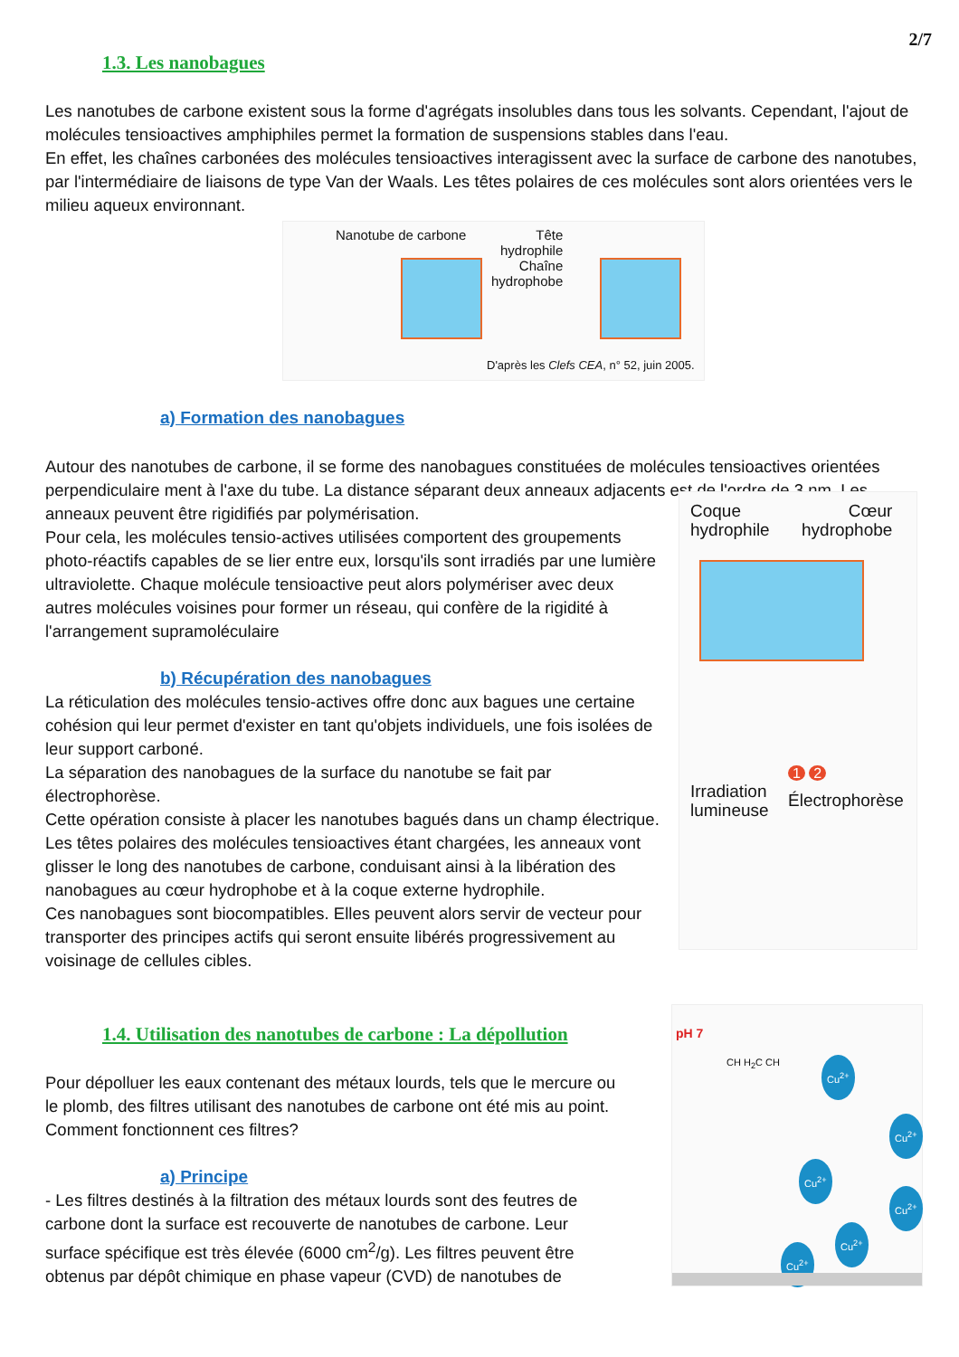2/7
1.3. Les nanobagues
Les nanotubes de carbone existent sous la forme d'agrégats insolubles dans tous les solvants. Cependant, l'ajout de molécules tensioactives amphiphiles permet la formation de suspensions stables dans l'eau.
En effet, les chaînes carbonées des molécules tensioactives interagissent avec la surface de carbone des nanotubes, par l'intermédiaire de liaisons de type Van der Waals. Les têtes polaires de ces molécules sont alors orientées vers le milieu aqueux environnant.
Nanotube de carbone
Tête
hydrophile
Chaîne
hydrophobe
D'après les Clefs CEA, n° 52, juin 2005.
a) Formation des nanobagues
Autour des nanotubes de carbone, il se forme des nanobagues constituées de molécules tensioactives orientées perpendiculaire ment à l'axe du tube. La distance séparant deux anneaux adjacents est de l'ordre de 3 nm. Les
anneaux peuvent être rigidifiés par polymérisation.
Pour cela, les molécules tensio-actives utilisées comportent des groupements photo-réactifs capables de se lier entre eux, lorsqu'ils sont irradiés par une lumière ultraviolette. Chaque molécule tensioactive peut alors polymériser avec deux autres molécules voisines pour former un réseau, qui confère de la rigidité à l'arrangement supramoléculaire
b) Récupération des nanobagues
La réticulation des molécules tensio-actives offre donc aux bagues une certaine cohésion qui leur permet d'exister en tant qu'objets individuels, une fois isolées de leur support carboné.
La séparation des nanobagues de la surface du nanotube se fait par électrophorèse.
Cette opération consiste à placer les nanotubes bagués dans un champ électrique.
Les têtes polaires des molécules tensioactives étant chargées, les anneaux vont glisser le long des nanotubes de carbone, conduisant ainsi à la libération des nanobagues au cœur hydrophobe et à la coque externe hydrophile.
Ces nanobagues sont biocompatibles. Elles peuvent alors servir de vecteur pour transporter des principes actifs qui seront ensuite libérés progressivement au voisinage de cellules cibles.
Coque
hydrophile
Cœur
hydrophobe
Irradiation
lumineuse
1 2
Électrophorèse
1.4. Utilisation des nanotubes de carbone : La dépollution
Pour dépolluer les eaux contenant des métaux lourds, tels que le mercure ou le plomb, des filtres utilisant des nanotubes de carbone ont été mis au point. Comment fonctionnent ces filtres?
a) Principe
- Les filtres destinés à la filtration des métaux lourds sont des feutres de carbone dont la surface est recouverte de nanotubes de carbone. Leur surface spécifique est très élevée (6000 cm<sup>2</sup>/g). Les filtres peuvent être obtenus par dépôt chimique en phase vapeur (CVD) de nanotubes de
pH 7
CH H<sub>2</sub>C CH Cu<sup>2+</sup>
Cu<sup>2+</sup>
Cu<sup>2+</sup>
Cu<sup>2+</sup>
Cu<sup>2+</sup>
Cu<sup>2+</sup>